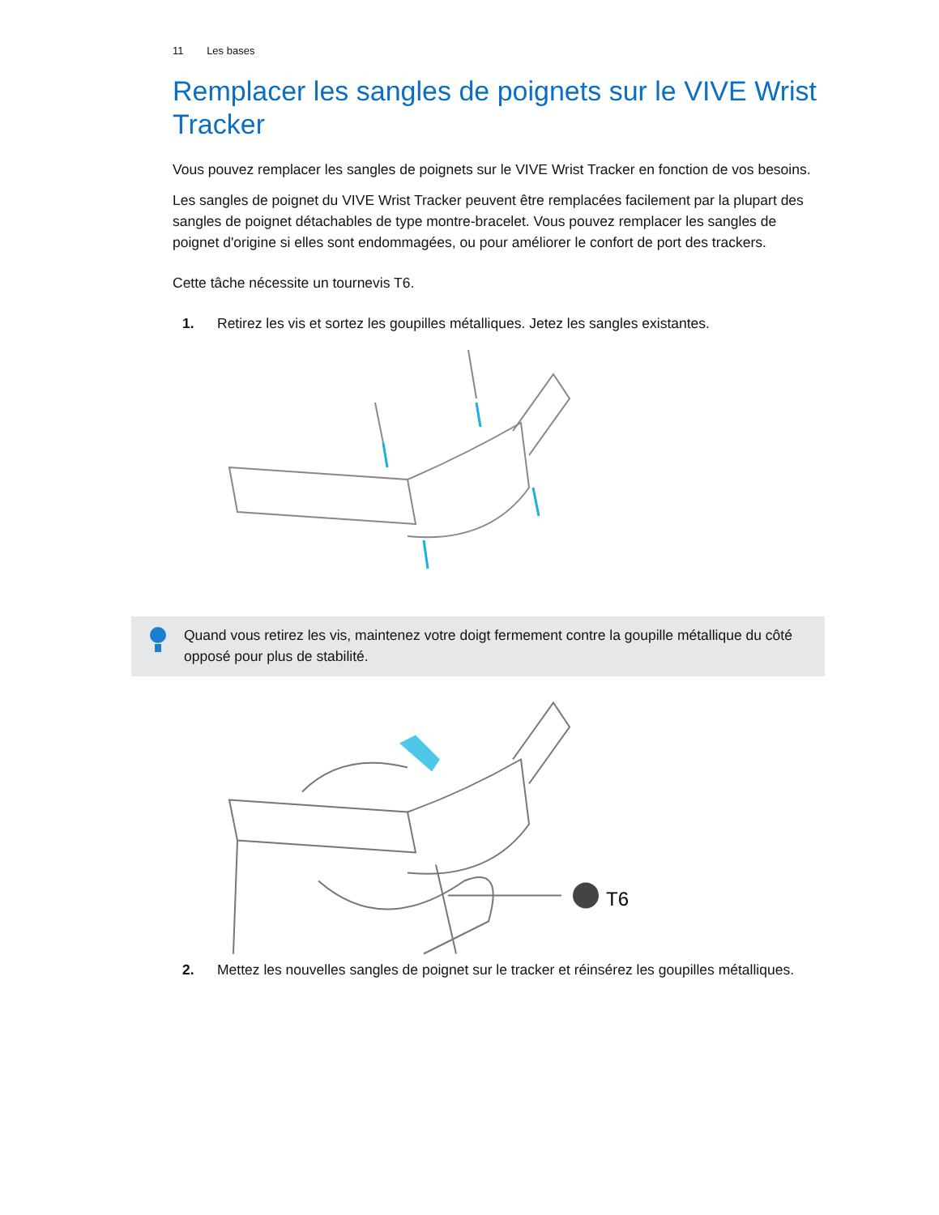11 Les bases
Remplacer les sangles de poignets sur le VIVE Wrist Tracker
Vous pouvez remplacer les sangles de poignets sur le VIVE Wrist Tracker en fonction de vos besoins.
Les sangles de poignet du VIVE Wrist Tracker peuvent être remplacées facilement par la plupart des sangles de poignet détachables de type montre-bracelet. Vous pouvez remplacer les sangles de poignet d'origine si elles sont endommagées, ou pour améliorer le confort de port des trackers.
Cette tâche nécessite un tournevis T6.
1. Retirez les vis et sortez les goupilles métalliques. Jetez les sangles existantes.
Quand vous retirez les vis, maintenez votre doigt fermement contre la goupille métallique du côté opposé pour plus de stabilité.
T6
2. Mettez les nouvelles sangles de poignet sur le tracker et réinsérez les goupilles métalliques.